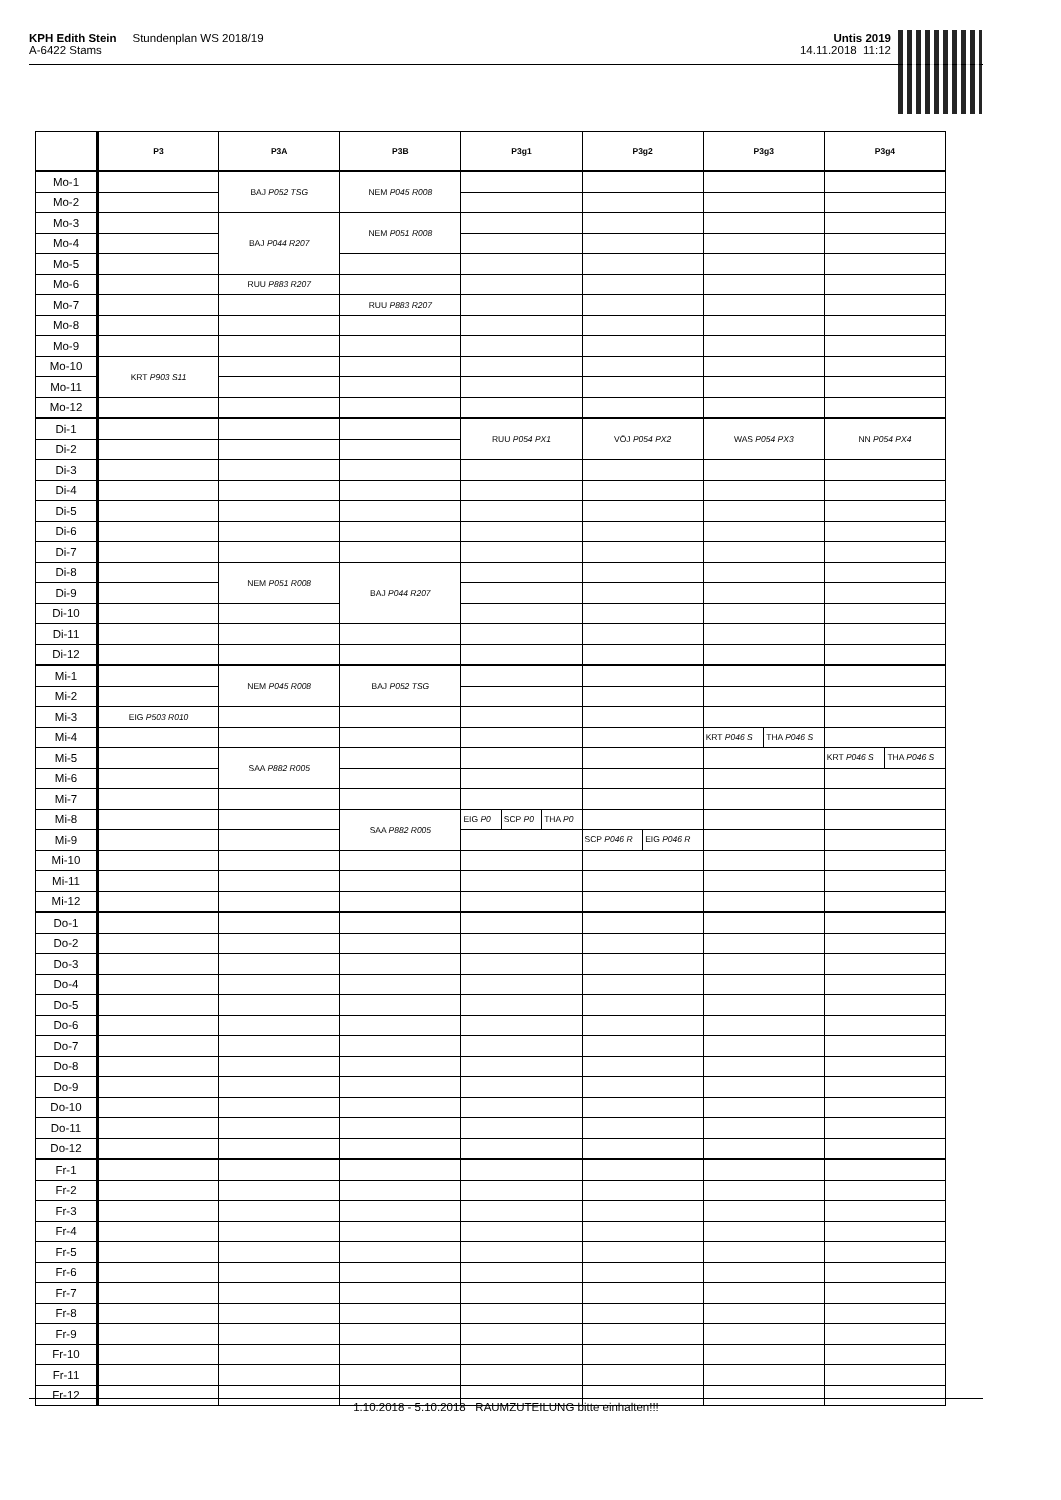KPH Edith Stein Stundenplan WS 2018/19
A-6422 Stams
Untis 2019
14.11.2018 11:12
| | P3 | P3A | P3B | P3g1 | P3g2 | P3g3 | P3g4 |
| --- | --- | --- | --- | --- | --- | --- | --- |
| Mo-1 | | BAJ P052 TSG | NEM P045 R008 | | | | |
| Mo-2 | | | | | | | |
| Mo-3 | | BAJ P044 R207 | NEM P051 R008 | | | | |
| Mo-4 | | | | | | | |
| Mo-5 | | | | | | | |
| Mo-6 | | RUU P883 R207 | | | | | |
| Mo-7 | | | RUU P883 R207 | | | | |
| Mo-8 | | | | | | | |
| Mo-9 | | | | | | | |
| Mo-10 | KRT P903 S11 | | | | | | |
| Mo-11 | | | | | | | |
| Mo-12 | | | | | | | |
| Di-1 | | | | RUU P054 PX1 | VÖJ P054 PX2 | WAS P054 PX3 | NN P054 PX4 |
| Di-2 | | | | | | | |
| Di-3 | | | | | | | |
| Di-4 | | | | | | | |
| Di-5 | | | | | | | |
| Di-6 | | | | | | | |
| Di-7 | | | | | | | |
| Di-8 | | NEM P051 R008 | BAJ P044 R207 | | | | |
| Di-9 | | | | | | | |
| Di-10 | | | | | | | |
| Di-11 | | | | | | | |
| Di-12 | | | | | | | |
| Mi-1 | | NEM P045 R008 | BAJ P052 TSG | | | | |
| Mi-2 | | | | | | | |
| Mi-3 | EIG P503 R010 | | | | | | |
| Mi-4 | | | | | | KRT P046 S THA P046 S | |
| Mi-5 | | SAA P882 R005 | | | | | KRT P046 S THA P046 S |
| Mi-6 | | | | | | | |
| Mi-7 | | | | | | | |
| Mi-8 | | | SAA P882 R005 | EIG P0 SCP P0 THA P0 | | | |
| Mi-9 | | | | | SCP P046 R EIG P046 R | | |
| Mi-10 | | | | | | | |
| Mi-11 | | | | | | | |
| Mi-12 | | | | | | | |
| Do-1 | | | | | | | |
| Do-2 | | | | | | | |
| Do-3 | | | | | | | |
| Do-4 | | | | | | | |
| Do-5 | | | | | | | |
| Do-6 | | | | | | | |
| Do-7 | | | | | | | |
| Do-8 | | | | | | | |
| Do-9 | | | | | | | |
| Do-10 | | | | | | | |
| Do-11 | | | | | | | |
| Do-12 | | | | | | | |
| Fr-1 | | | | | | | |
| Fr-2 | | | | | | | |
| Fr-3 | | | | | | | |
| Fr-4 | | | | | | | |
| Fr-5 | | | | | | | |
| Fr-6 | | | | | | | |
| Fr-7 | | | | | | | |
| Fr-8 | | | | | | | |
| Fr-9 | | | | | | | |
| Fr-10 | | | | | | | |
| Fr-11 | | | | | | | |
| Fr-12 | | | | | | | |
1.10.2018 - 5.10.2018 RAUMZUTEILUNG bitte einhalten!!!